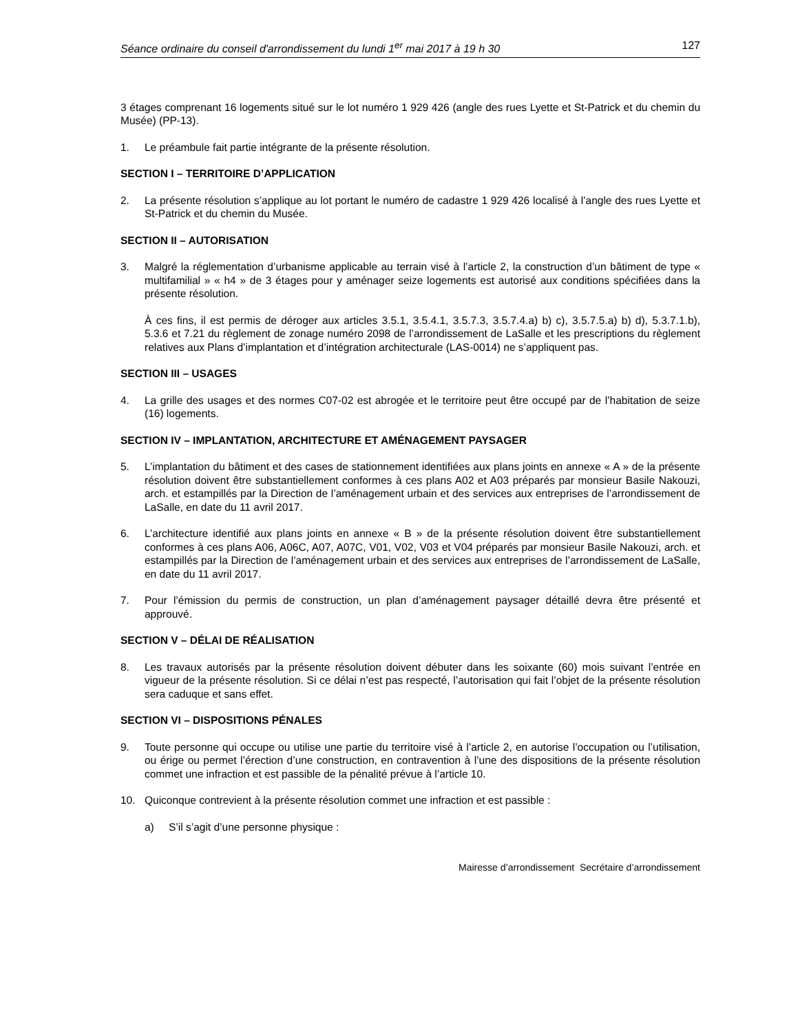Séance ordinaire du conseil d'arrondissement du lundi 1<sup>er</sup> mai 2017 à 19 h 30 127
3 étages comprenant 16 logements situé sur le lot numéro 1 929 426 (angle des rues Lyette et St-Patrick et du chemin du Musée) (PP-13).
1. Le préambule fait partie intégrante de la présente résolution.
SECTION I – TERRITOIRE D’APPLICATION
2. La présente résolution s’applique au lot portant le numéro de cadastre 1 929 426 localisé à l’angle des rues Lyette et St-Patrick et du chemin du Musée.
SECTION II – AUTORISATION
3. Malgré la réglementation d’urbanisme applicable au terrain visé à l’article 2, la construction d’un bâtiment de type « multifamilial » « h4 » de 3 étages pour y aménager seize logements est autorisé aux conditions spécifiées dans la présente résolution.
À ces fins, il est permis de déroger aux articles 3.5.1, 3.5.4.1, 3.5.7.3, 3.5.7.4.a) b) c), 3.5.7.5.a) b) d), 5.3.7.1.b), 5.3.6 et 7.21 du règlement de zonage numéro 2098 de l’arrondissement de LaSalle et les prescriptions du règlement relatives aux Plans d’implantation et d’intégration architecturale (LAS-0014) ne s’appliquent pas.
SECTION III – USAGES
4. La grille des usages et des normes C07-02 est abrogée et le territoire peut être occupé par de l’habitation de seize (16) logements.
SECTION IV – IMPLANTATION, ARCHITECTURE ET AMÉNAGEMENT PAYSAGER
5. L’implantation du bâtiment et des cases de stationnement identifiées aux plans joints en annexe « A » de la présente résolution doivent être substantiellement conformes à ces plans A02 et A03 préparés par monsieur Basile Nakouzi, arch. et estampillés par la Direction de l’aménagement urbain et des services aux entreprises de l’arrondissement de LaSalle, en date du 11 avril 2017.
6. L’architecture identifié aux plans joints en annexe « B » de la présente résolution doivent être substantiellement conformes à ces plans A06, A06C, A07, A07C, V01, V02, V03 et V04 préparés par monsieur Basile Nakouzi, arch. et estampillés par la Direction de l’aménagement urbain et des services aux entreprises de l’arrondissement de LaSalle, en date du 11 avril 2017.
7. Pour l’émission du permis de construction, un plan d’aménagement paysager détaillé devra être présenté et approuvé.
SECTION V – DÉLAI DE RÉALISATION
8. Les travaux autorisés par la présente résolution doivent débuter dans les soixante (60) mois suivant l’entrée en vigueur de la présente résolution. Si ce délai n’est pas respecté, l’autorisation qui fait l’objet de la présente résolution sera caduque et sans effet.
SECTION VI – DISPOSITIONS PÉNALES
9. Toute personne qui occupe ou utilise une partie du territoire visé à l’article 2, en autorise l’occupation ou l’utilisation, ou érige ou permet l’érection d’une construction, en contravention à l’une des dispositions de la présente résolution commet une infraction et est passible de la pénalité prévue à l’article 10.
10. Quiconque contrevient à la présente résolution commet une infraction et est passible :
a) S’il s’agit d’une personne physique :
Mairesse d’arrondissement Secrétaire d’arrondissement